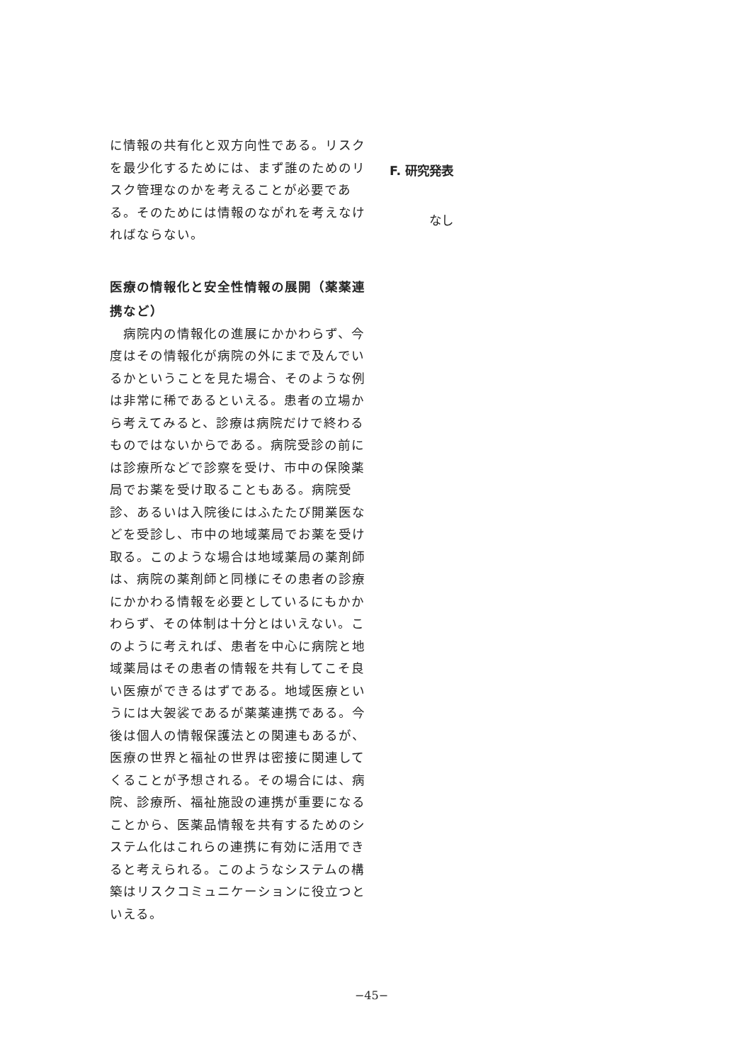に情報の共有化と双方向性である。リスクを最少化するためには、まず誰のためのリスク管理なのかを考えることが必要である。そのためには情報のながれを考えなければならない。
医療の情報化と安全性情報の展開（薬薬連携など）
　病院内の情報化の進展にかかわらず、今度はその情報化が病院の外にまで及んでいるかということを見た場合、そのような例は非常に稀であるといえる。患者の立場から考えてみると、診療は病院だけで終わるものではないからである。病院受診の前には診療所などで診察を受け、市中の保険薬局でお薬を受け取ることもある。病院受診、あるいは入院後にはふたたび開業医などを受診し、市中の地域薬局でお薬を受け取る。このような場合は地域薬局の薬剤師は、病院の薬剤師と同様にその患者の診療にかかわる情報を必要としているにもかかわらず、その体制は十分とはいえない。このように考えれば、患者を中心に病院と地域薬局はその患者の情報を共有してこそ良い医療ができるはずである。地域医療というには大袈裟であるが薬薬連携である。今後は個人の情報保護法との関連もあるが、医療の世界と福祉の世界は密接に関連してくることが予想される。その場合には、病院、診療所、福祉施設の連携が重要になることから、医薬品情報を共有するためのシステム化はこれらの連携に有効に活用できると考えられる。このようなシステムの構築はリスクコミュニケーションに役立つといえる。
F. 研究発表
なし
−45−